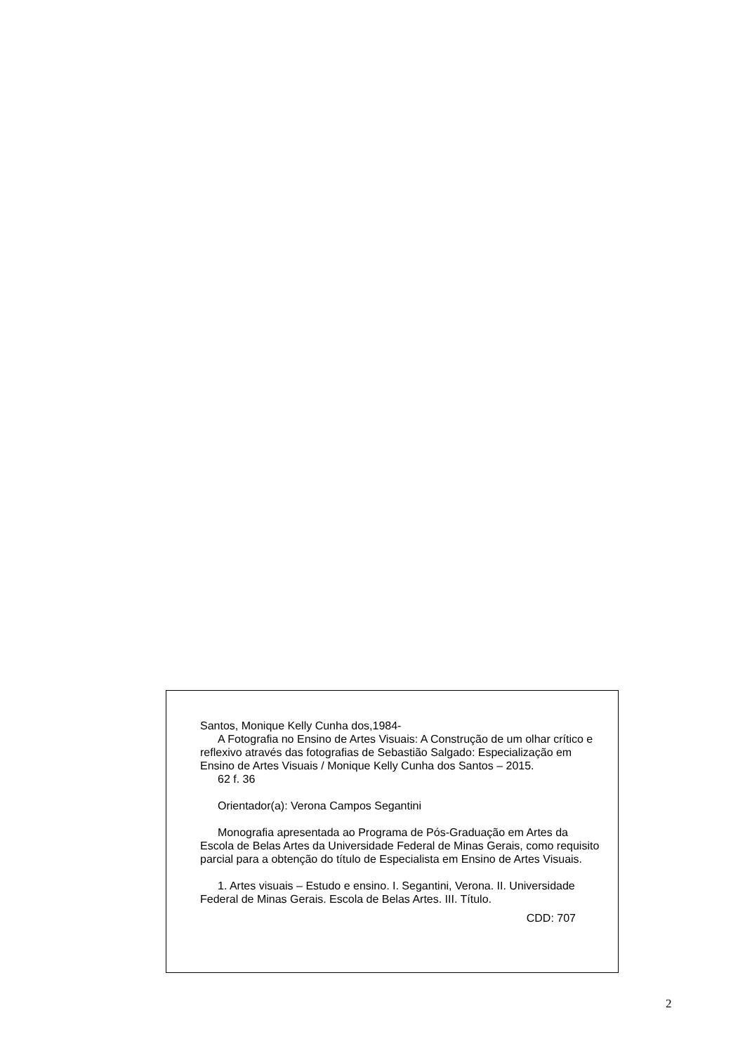Santos, Monique Kelly Cunha dos,1984-
A Fotografia no Ensino de Artes Visuais: A Construção de um olhar crítico e reflexivo através das fotografias de Sebastião Salgado: Especialização em Ensino de Artes Visuais / Monique Kelly Cunha dos Santos – 2015.
62 f. 36
Orientador(a): Verona Campos Segantini
Monografia apresentada ao Programa de Pós-Graduação em Artes da Escola de Belas Artes da Universidade Federal de Minas Gerais, como requisito parcial para a obtenção do título de Especialista em Ensino de Artes Visuais.
1. Artes visuais – Estudo e ensino. I. Segantini, Verona. II. Universidade Federal de Minas Gerais. Escola de Belas Artes. III. Título.
CDD: 707
2